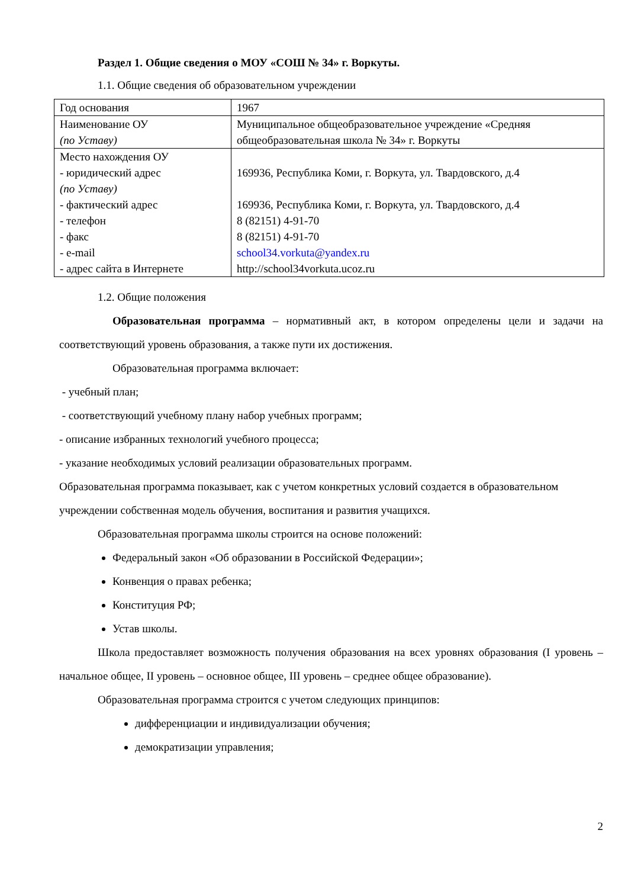Раздел 1. Общие сведения о МОУ «СОШ № 34» г. Воркуты.
1.1. Общие сведения об образовательном учреждении
| Год основания | 1967 |
| Наименование ОУ (по Уставу) | Муниципальное общеобразовательное учреждение «Средняя общеобразовательная школа № 34» г. Воркуты |
| Место нахождения ОУ - юридический адрес (по Уставу) - фактический адрес - телефон - факс - e-mail - адрес сайта в Интернете | 169936, Республика Коми, г. Воркута, ул. Твардовского, д.4 169936, Республика Коми, г. Воркута, ул. Твардовского, д.4 8 (82151) 4-91-70 8 (82151) 4-91-70 school34.vorkuta@yandex.ru http://school34vorkuta.ucoz.ru |
1.2. Общие положения
Образовательная программа – нормативный акт, в котором определены цели и задачи на соответствующий уровень образования, а также пути их достижения.
Образовательная программа включает:
- учебный план;
- соответствующий учебному плану набор учебных программ;
- описание избранных технологий учебного процесса;
- указание необходимых условий реализации образовательных программ.
Образовательная программа показывает, как с учетом конкретных условий создается в образовательном учреждении собственная модель обучения, воспитания и развития учащихся.
Образовательная программа школы строится на основе положений:
Федеральный закон «Об образовании в Российской Федерации»;
Конвенция о правах ребенка;
Конституция РФ;
Устав школы.
Школа предоставляет возможность получения образования на всех уровнях образования (I уровень – начальное общее, II уровень – основное общее, III уровень – среднее общее образование).
Образовательная программа строится с учетом следующих принципов:
дифференциации и индивидуализации обучения;
демократизации управления;
2